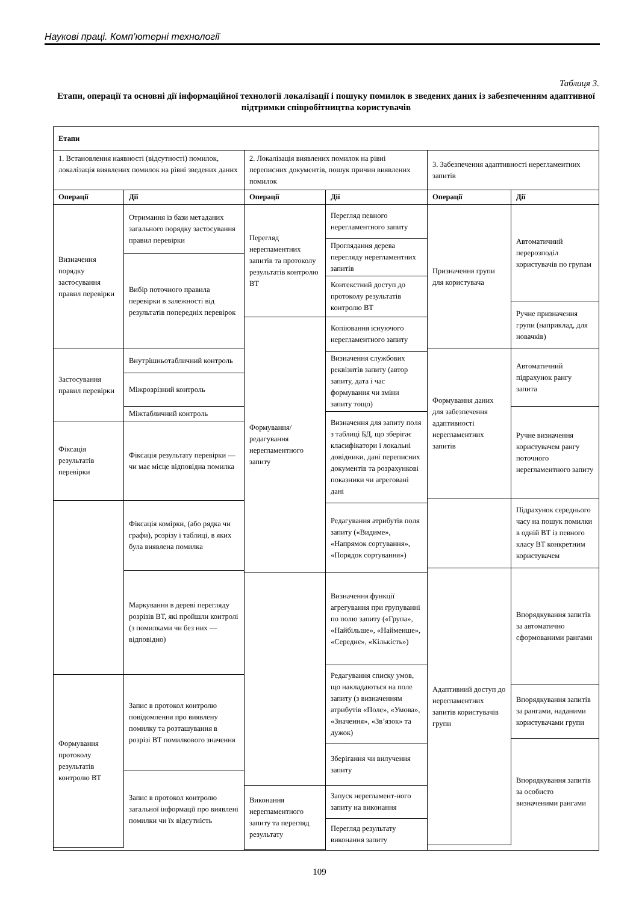Наукові праці. Комп’ютерні технології
Таблиця 3.
Етапи, операції та основні дії інформаційної технології локалізації і пошуку помилок в зведених даних із забезпеченням адаптивної підтримки співробітництва користувачів
| Етапи | | |
| 1. Встановлення наявності (відсутності) помилок, локалізація виявлених помилок на рівні зведених даних | 2. Локалізація виявлених помилок на рівні переписних документів, пошук причин виявлених помилок | 3. Забезпечення адаптивності нерегламентних запитів |
| / Операції / Дії / / --- / --- / / Визначення порядку застосування правил перевірки / Отримання із бази метаданих загального порядку застосування правил перевірки / / / Вибір поточного правила перевірки в залежності від результатів попередніх перевірок / / Застосування правил перевірки / Внутрішньотабличний контроль / / / Міжрозрізний контроль / / / Міжтабличний контроль / / Фіксація результатів перевірки / Фіксація результату перевірки — чи має місце відповідна помилка / / / Фіксація комірки, (або рядка чи графи), розрізу і таблиці, в яких була виявлена помилка / / / Маркування в дереві перегляду розрізів ВТ, які пройшли контролі (з помилками чи без них — відповідно) / / Формування протоколу результатів контролю ВТ / Запис в протокол контролю повідомлення про виявлену помилку та розташування в розрізі ВТ помилкового значення / / / Запис в протокол контролю загальної інформації про виявлені помилки чи їх відсутність / | / Операції / Дії / / --- / --- / / Перегляд нерегламентних запитів та протоколу результатів контролю ВТ / Перегляд певного нерегламентного запиту / / / Проглядання дерева перегляду нерегламентних запитів / / / Контекстний доступ до протоколу результатів контролю ВТ / / Формування/ редагування нерегламентного запиту / Копіювання існуючого нерегламентного запиту / / / Визначення службових реквізитів запиту (автор запиту, дата і час формування чи зміни запиту тощо) / / / Визначення для запиту поля з таблиці БД, що зберігає класифікатори і локальні довідники, дані переписних документів та розрахункові показники чи агреговані дані / / / Редагування атрибутів поля запиту («Видиме», «Напрямок сортування», «Порядок сортування») / / / Визначення функції агрегування при групуванні по полю запиту («Група», «Найбільше», «Найменше», «Середнє», «Кількість») / / / Редагування списку умов, що накладаються на поле запиту (з визначенням атрибутів «Поле», «Умова», «Значення», «Зв’язок» та дужок) / / / Зберігання чи вилучення запиту / / Виконання нерегламентного запиту та перегляд результату / Запуск нерегламент-ного запиту на виконання / / / Перегляд результату виконання запиту / | / Операції / Дії / / --- / --- / / Призначення групи для користувача / Автоматичний перерозподіл користувачів по групам / / / Ручне призначення групи (наприклад, для новачків) / / Формування даних для забезпечення адаптивності нерегламентних запитів / Автоматичний підрахунок рангу запита / / / Ручне визначення користувачем рангу поточного нерегламентного запиту / / / Підрахунок середнього часу на пошук помилки в одній ВТ із певного класу ВТ конкретним користувачем / / Адаптивний доступ до нерегламентних запитів користувачів групи / Впорядкування запитів за автоматично сформованими рангами / / / Впорядкування запитів за рангами, наданими користувачами групи / / / Впорядкування запитів за особисто визначеними рангами / |
109